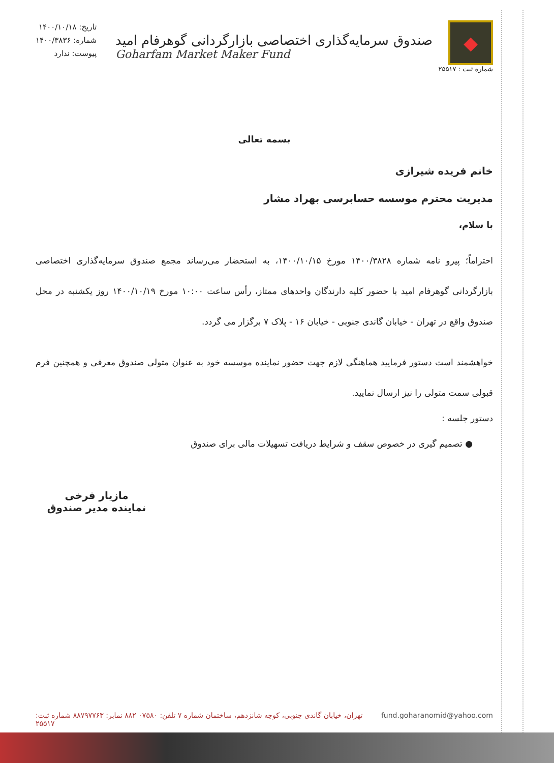◆
شماره ثبت : ۲۵۵۱۷
صندوق سرمایه‌گذاری اختصاصی بازارگردانی گوهرفام امید
Goharfam Market Maker Fund
تاریخ: ۱۴۰۰/۱۰/۱۸
شماره: ۱۴۰۰/۳۸۳۶
پیوست: ندارد
بسمه تعالی
خانم فریده شیرازی
مدیریت محترم موسسه حسابرسی بهراد مشار
با سلام،
احتراماً؛ پیرو نامه شماره ۱۴۰۰/۳۸۲۸ مورخ ۱۴۰۰/۱۰/۱۵، به استحضار می‌رساند مجمع صندوق سرمایه‌گذاری اختصاصی بازارگردانی گوهرفام امید با حضور کلیه دارندگان واحدهای ممتاز، رأس ساعت ۱۰:۰۰ مورخ ۱۴۰۰/۱۰/۱۹ روز یکشنبه در محل صندوق واقع در تهران - خیابان گاندی جنوبی - خیابان ۱۶ - پلاک ۷ برگزار می گردد.
خواهشمند است دستور فرمایید هماهنگی لازم جهت حضور نماینده موسسه خود به عنوان متولی صندوق معرفی و همچنین فرم قبولی سمت متولی را نیز ارسال نمایید.
دستور جلسه :
● تصمیم گیری در خصوص سقف و شرایط دریافت تسهیلات مالی برای صندوق
مازیار فرخی
نماینده مدیر صندوق
تهران، خیابان گاندی جنوبی، کوچه شانزدهم، ساختمان شماره ۷ تلفن: ۰۷۵۸۰ ۸۸۲ نمابر: ۸۸۷۹۷۷۶۳ شماره ثبت: ۲۵۵۱۷ fund.goharanomid@yahoo.com